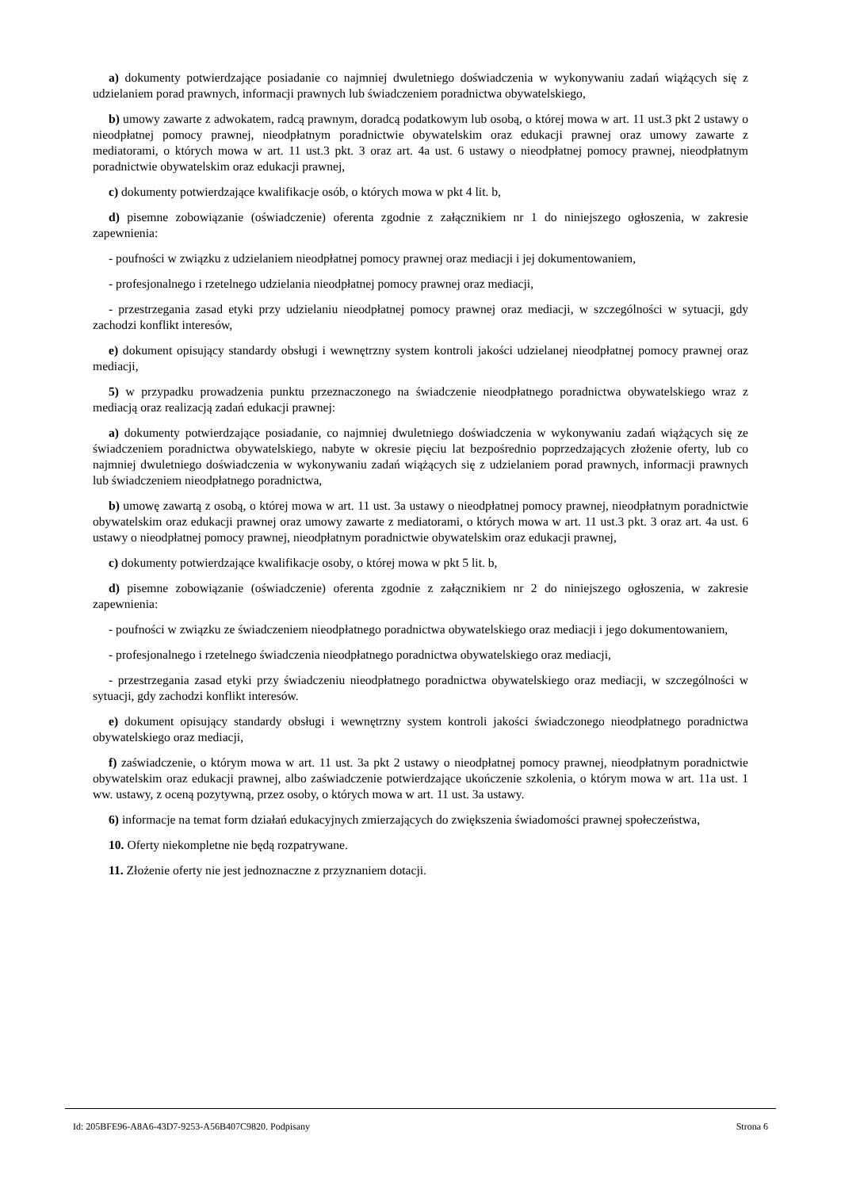a) dokumenty potwierdzające posiadanie co najmniej dwuletniego doświadczenia w wykonywaniu zadań wiążących się z udzielaniem porad prawnych, informacji prawnych lub świadczeniem poradnictwa obywatelskiego,
b) umowy zawarte z adwokatem, radcą prawnym, doradcą podatkowym lub osobą, o której mowa w art. 11 ust.3 pkt 2 ustawy o nieodpłatnej pomocy prawnej, nieodpłatnym poradnictwie obywatelskim oraz edukacji prawnej oraz umowy zawarte z mediatorami, o których mowa w art. 11 ust.3 pkt. 3 oraz art. 4a ust. 6 ustawy o nieodpłatnej pomocy prawnej, nieodpłatnym poradnictwie obywatelskim oraz edukacji prawnej,
c) dokumenty potwierdzające kwalifikacje osób, o których mowa w pkt 4 lit. b,
d) pisemne zobowiązanie (oświadczenie) oferenta zgodnie z załącznikiem nr 1 do niniejszego ogłoszenia, w zakresie zapewnienia:
- poufności w związku z udzielaniem nieodpłatnej pomocy prawnej oraz mediacji i jej dokumentowaniem,
- profesjonalnego i rzetelnego udzielania nieodpłatnej pomocy prawnej oraz mediacji,
- przestrzegania zasad etyki przy udzielaniu nieodpłatnej pomocy prawnej oraz mediacji, w szczególności w sytuacji, gdy zachodzi konflikt interesów,
e) dokument opisujący standardy obsługi i wewnętrzny system kontroli jakości udzielanej nieodpłatnej pomocy prawnej oraz mediacji,
5) w przypadku prowadzenia punktu przeznaczonego na świadczenie nieodpłatnego poradnictwa obywatelskiego wraz z mediacją oraz realizacją zadań edukacji prawnej:
a) dokumenty potwierdzające posiadanie, co najmniej dwuletniego doświadczenia w wykonywaniu zadań wiążących się ze świadczeniem poradnictwa obywatelskiego, nabyte w okresie pięciu lat bezpośrednio poprzedzających złożenie oferty, lub co najmniej dwuletniego doświadczenia w wykonywaniu zadań wiążących się z udzielaniem porad prawnych, informacji prawnych lub świadczeniem nieodpłatnego poradnictwa,
b) umowę zawartą z osobą, o której mowa w art. 11 ust. 3a ustawy o nieodpłatnej pomocy prawnej, nieodpłatnym poradnictwie obywatelskim oraz edukacji prawnej oraz umowy zawarte z mediatorami, o których mowa w art. 11 ust.3 pkt. 3 oraz art. 4a ust. 6 ustawy o nieodpłatnej pomocy prawnej, nieodpłatnym poradnictwie obywatelskim oraz edukacji prawnej,
c) dokumenty potwierdzające kwalifikacje osoby, o której mowa w pkt 5 lit. b,
d) pisemne zobowiązanie (oświadczenie) oferenta zgodnie z załącznikiem nr 2 do niniejszego ogłoszenia, w zakresie zapewnienia:
- poufności w związku ze świadczeniem nieodpłatnego poradnictwa obywatelskiego oraz mediacji i jego dokumentowaniem,
- profesjonalnego i rzetelnego świadczenia nieodpłatnego poradnictwa obywatelskiego oraz mediacji,
- przestrzegania zasad etyki przy świadczeniu nieodpłatnego poradnictwa obywatelskiego oraz mediacji, w szczególności w sytuacji, gdy zachodzi konflikt interesów.
e) dokument opisujący standardy obsługi i wewnętrzny system kontroli jakości świadczonego nieodpłatnego poradnictwa obywatelskiego oraz mediacji,
f) zaświadczenie, o którym mowa w art. 11 ust. 3a pkt 2 ustawy o nieodpłatnej pomocy prawnej, nieodpłatnym poradnictwie obywatelskim oraz edukacji prawnej, albo zaświadczenie potwierdzające ukończenie szkolenia, o którym mowa w art. 11a ust. 1 ww. ustawy, z oceną pozytywną, przez osoby, o których mowa w art. 11 ust. 3a ustawy.
6) informacje na temat form działań edukacyjnych zmierzających do zwiększenia świadomości prawnej społeczeństwa,
10. Oferty niekompletne nie będą rozpatrywane.
11. Złożenie oferty nie jest jednoznaczne z przyznaniem dotacji.
Id: 205BFE96-A8A6-43D7-9253-A56B407C9820. Podpisany Strona 6